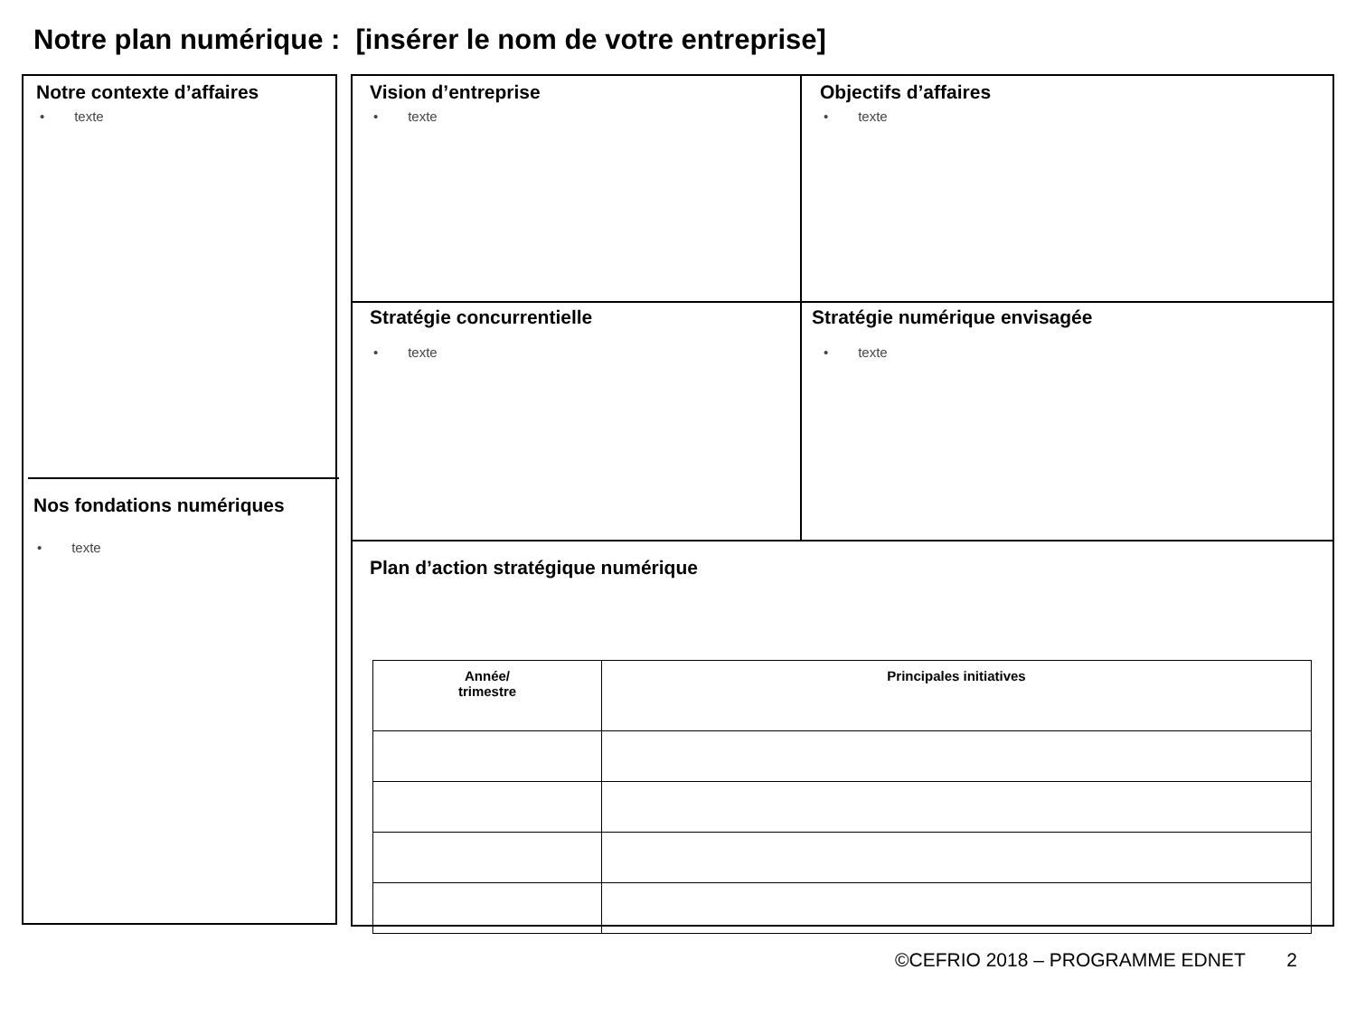Notre plan numérique : [insérer le nom de votre entreprise]
Notre contexte d’affaires
• texte
Nos fondations numériques
• texte
Vision d’entreprise
• texte
Objectifs d’affaires
• texte
Stratégie concurrentielle
• texte
Stratégie numérique envisagée
• texte
Plan d’action stratégique numérique
| Année/ trimestre | Principales initiatives |
| --- | --- |
©CEFRIO 2018 – PROGRAMME EDNET 2